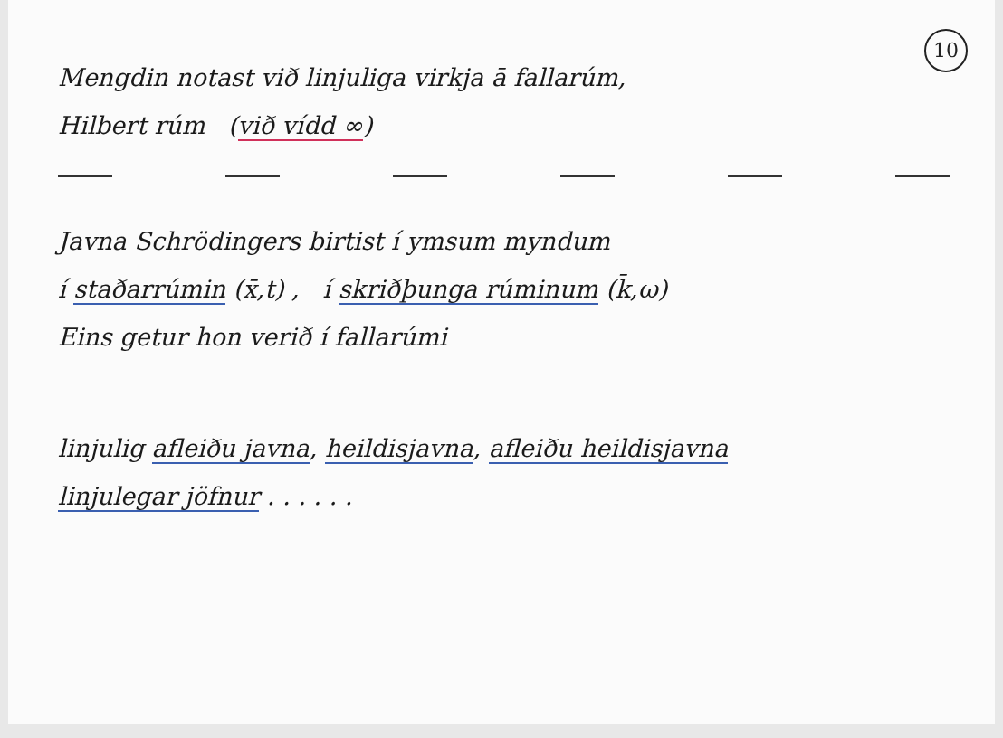10
Mengdin notast við linjuliga virkja ā fallarúm,
Hilbert rúm (við vídd ∞)
Javna Schrödingers birtist í ymsum myndum
í staðarrúmin (x̄,t) , í skriðþunga rúminum (k̄,ω)
Eins getur hon verið í fallarúmi
linjulig afleiðu javna, heildisjavna, afleiðu heildisjavna
linjulegar jöfnur . . . . . .